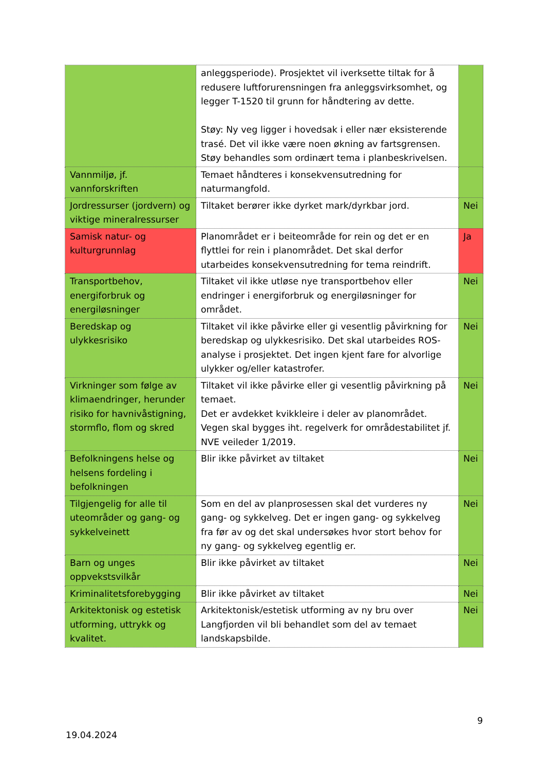| | anleggsperiode). Prosjektet vil iverksette tiltak for å redusere luftforurensningen fra anleggsvirksomhet, og legger T-1520 til grunn for håndtering av dette. Støy: Ny veg ligger i hovedsak i eller nær eksisterende trasé. Det vil ikke være noen økning av fartsgrensen. Støy behandles som ordinært tema i planbeskrivelsen. | |
| Vannmiljø, jf. vannforskriften | Temaet håndteres i konsekvensutredning for naturmangfold. | |
| Jordressurser (jordvern) og viktige mineralressurser | Tiltaket berører ikke dyrket mark/dyrkbar jord. | Nei |
| Samisk natur- og kulturgrunnlag | Planområdet er i beiteområde for rein og det er en flyttlei for rein i planområdet. Det skal derfor utarbeides konsekvensutredning for tema reindrift. | Ja |
| Transportbehov, energiforbruk og energiløsninger | Tiltaket vil ikke utløse nye transportbehov eller endringer i energiforbruk og energiløsninger for området. | Nei |
| Beredskap og ulykkesrisiko | Tiltaket vil ikke påvirke eller gi vesentlig påvirkning for beredskap og ulykkesrisiko. Det skal utarbeides ROS-analyse i prosjektet. Det ingen kjent fare for alvorlige ulykker og/eller katastrofer. | Nei |
| Virkninger som følge av klimaendringer, herunder risiko for havnivåstigning, stormflo, flom og skred | Tiltaket vil ikke påvirke eller gi vesentlig påvirkning på temaet. Det er avdekket kvikkleire i deler av planområdet. Vegen skal bygges iht. regelverk for områdestabilitet jf. NVE veileder 1/2019. | Nei |
| Befolkningens helse og helsens fordeling i befolkningen | Blir ikke påvirket av tiltaket | Nei |
| Tilgjengelig for alle til uteområder og gang- og sykkelveinett | Som en del av planprosessen skal det vurderes ny gang- og sykkelveg. Det er ingen gang- og sykkelveg fra før av og det skal undersøkes hvor stort behov for ny gang- og sykkelveg egentlig er. | Nei |
| Barn og unges oppvekstsvilkår | Blir ikke påvirket av tiltaket | Nei |
| Kriminalitetsforebygging | Blir ikke påvirket av tiltaket | Nei |
| Arkitektonisk og estetisk utforming, uttrykk og kvalitet. | Arkitektonisk/estetisk utforming av ny bru over Langfjorden vil bli behandlet som del av temaet landskapsbilde. | Nei |
9
19.04.2024